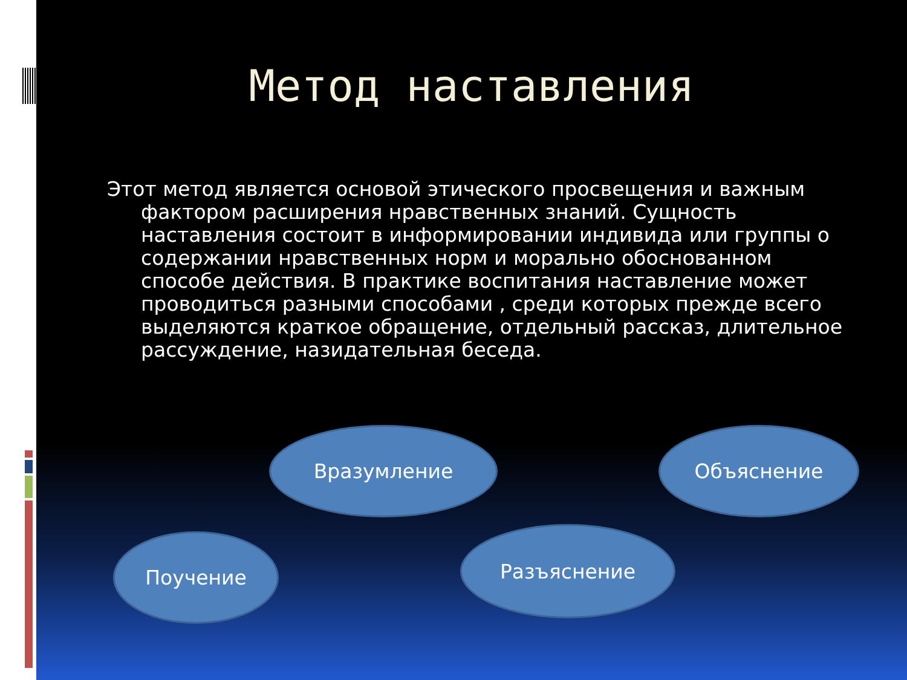Метод наставления
Этот метод является основой этического просвещения и важным фактором расширения нравственных знаний. Сущность наставления состоит в информировании индивида или группы о содержании нравственных норм и морально обоснованном способе действия. В практике воспитания наставление может проводиться разными способами , среди которых прежде всего выделяются краткое обращение, отдельный рассказ, длительное рассуждение, назидательная беседа.
Вразумление Объяснение
Поучение Разъяснение